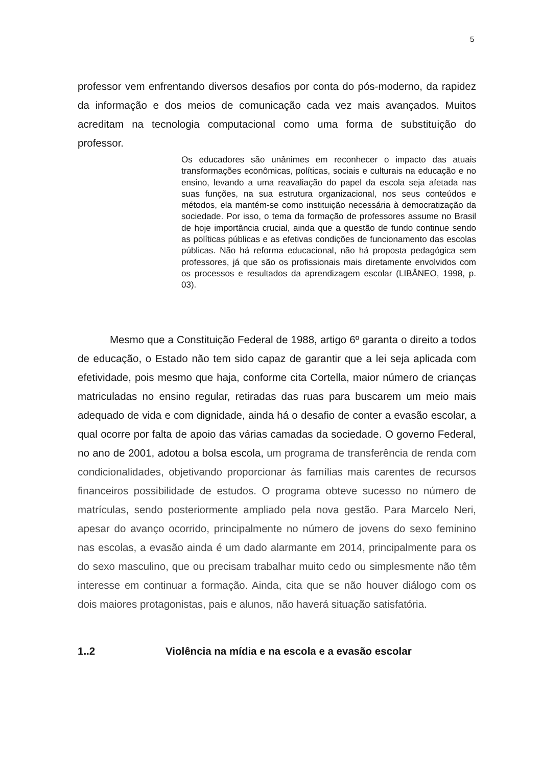5
professor vem enfrentando diversos desafios por conta do pós-moderno, da rapidez da informação e dos meios de comunicação cada vez mais avançados. Muitos acreditam na tecnologia computacional como uma forma de substituição do professor.
Os educadores são unânimes em reconhecer o impacto das atuais transformações econômicas, políticas, sociais e culturais na educação e no ensino, levando a uma reavaliação do papel da escola seja afetada nas suas funções, na sua estrutura organizacional, nos seus conteúdos e métodos, ela mantém-se como instituição necessária à democratização da sociedade. Por isso, o tema da formação de professores assume no Brasil de hoje importância crucial, ainda que a questão de fundo continue sendo as políticas públicas e as efetivas condições de funcionamento das escolas públicas. Não há reforma educacional, não há proposta pedagógica sem professores, já que são os profissionais mais diretamente envolvidos com os processos e resultados da aprendizagem escolar (LIBÂNEO, 1998, p. 03).
Mesmo que a Constituição Federal de 1988, artigo 6º garanta o direito a todos de educação, o Estado não tem sido capaz de garantir que a lei seja aplicada com efetividade, pois mesmo que haja, conforme cita Cortella, maior número de crianças matriculadas no ensino regular, retiradas das ruas para buscarem um meio mais adequado de vida e com dignidade, ainda há o desafio de conter a evasão escolar, a qual ocorre por falta de apoio das várias camadas da sociedade. O governo Federal, no ano de 2001, adotou a bolsa escola, um programa de transferência de renda com condicionalidades, objetivando proporcionar às famílias mais carentes de recursos financeiros possibilidade de estudos. O programa obteve sucesso no número de matrículas, sendo posteriormente ampliado pela nova gestão. Para Marcelo Neri, apesar do avanço ocorrido, principalmente no número de jovens do sexo feminino nas escolas, a evasão ainda é um dado alarmante em 2014, principalmente para os do sexo masculino, que ou precisam trabalhar muito cedo ou simplesmente não têm interesse em continuar a formação. Ainda, cita que se não houver diálogo com os dois maiores protagonistas, pais e alunos, não haverá situação satisfatória.
1..2 Violência na mídia e na escola e a evasão escolar